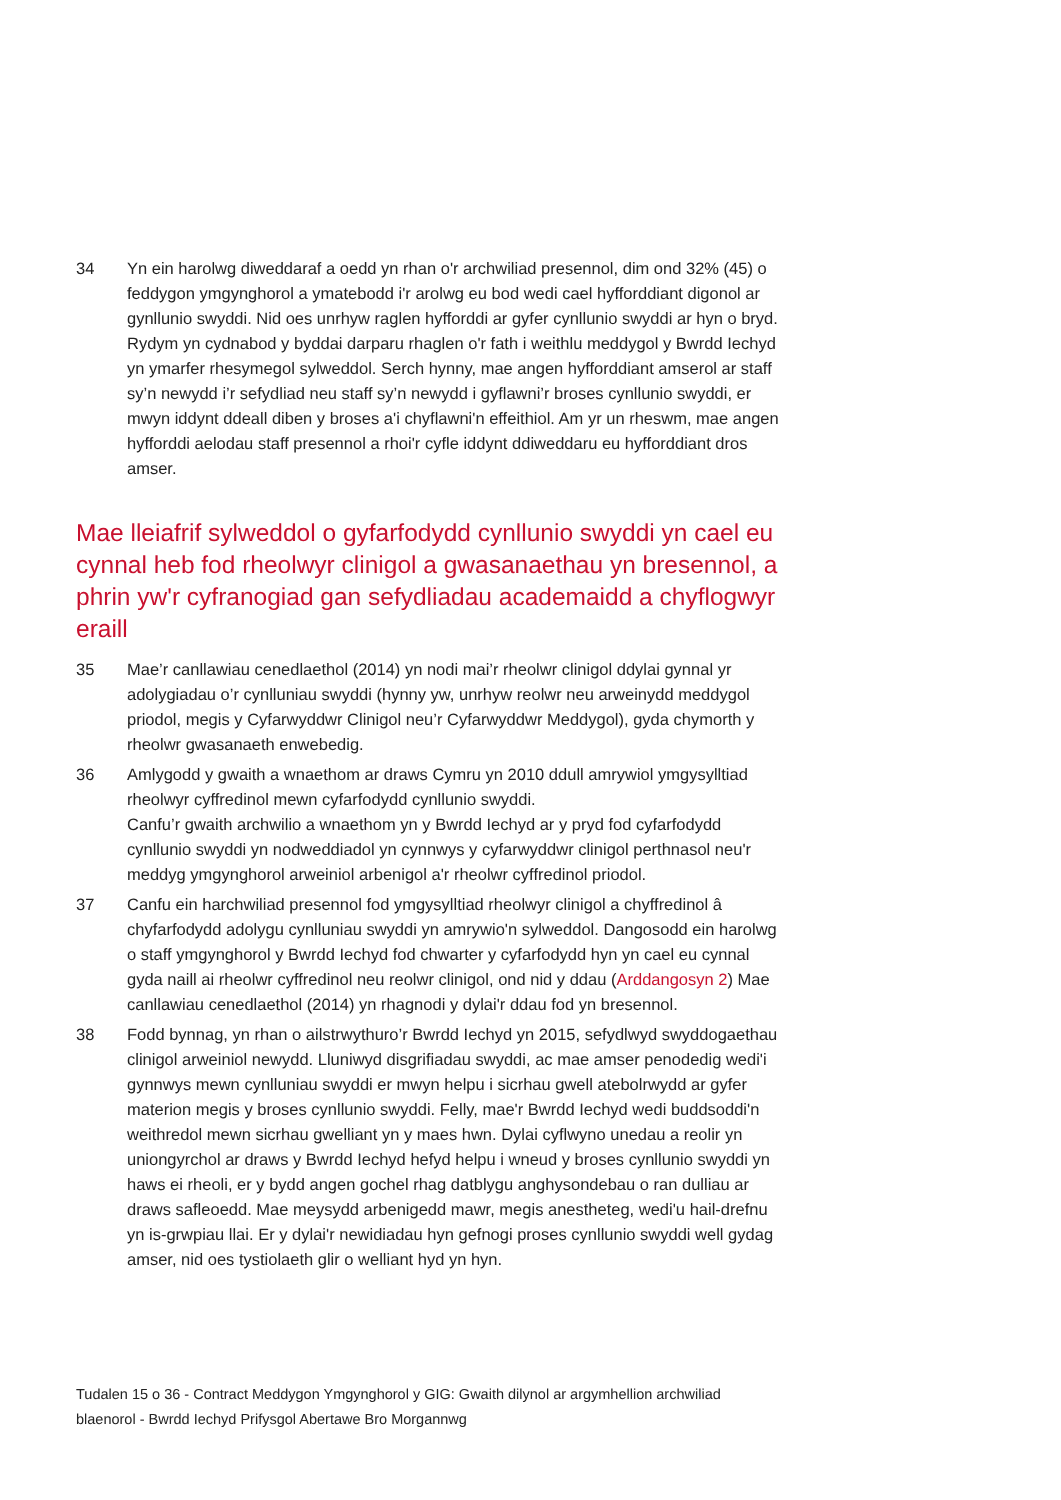34 Yn ein harolwg diweddaraf a oedd yn rhan o'r archwiliad presennol, dim ond 32% (45) o feddygon ymgynghorol a ymatebodd i'r arolwg eu bod wedi cael hyfforddiant digonol ar gynllunio swyddi. Nid oes unrhyw raglen hyfforddi ar gyfer cynllunio swyddi ar hyn o bryd. Rydym yn cydnabod y byddai darparu rhaglen o'r fath i weithlu meddygol y Bwrdd Iechyd yn ymarfer rhesymegol sylweddol. Serch hynny, mae angen hyfforddiant amserol ar staff sy’n newydd i’r sefydliad neu staff sy’n newydd i gyflawni’r broses cynllunio swyddi, er mwyn iddynt ddeall diben y broses a'i chyflawni'n effeithiol. Am yr un rheswm, mae angen hyfforddi aelodau staff presennol a rhoi'r cyfle iddynt ddiweddaru eu hyfforddiant dros amser.
Mae lleiafrif sylweddol o gyfarfodydd cynllunio swyddi yn cael eu cynnal heb fod rheolwyr clinigol a gwasanaethau yn bresennol, a phrin yw'r cyfranogiad gan sefydliadau academaidd a chyflogwyr eraill
35 Mae’r canllawiau cenedlaethol (2014) yn nodi mai’r rheolwr clinigol ddylai gynnal yr adolygiadau o’r cynlluniau swyddi (hynny yw, unrhyw reolwr neu arweinydd meddygol priodol, megis y Cyfarwyddwr Clinigol neu’r Cyfarwyddwr Meddygol), gyda chymorth y rheolwr gwasanaeth enwebedig.
36 Amlygodd y gwaith a wnaethom ar draws Cymru yn 2010 ddull amrywiol ymgysylltiad rheolwyr cyffredinol mewn cyfarfodydd cynllunio swyddi.
Canfu’r gwaith archwilio a wnaethom yn y Bwrdd Iechyd ar y pryd fod cyfarfodydd cynllunio swyddi yn nodweddiadol yn cynnwys y cyfarwyddwr clinigol perthnasol neu'r meddyg ymgynghorol arweiniol arbenigol a'r rheolwr cyffredinol priodol.
37 Canfu ein harchwiliad presennol fod ymgysylltiad rheolwyr clinigol a chyffredinol â chyfarfodydd adolygu cynlluniau swyddi yn amrywio'n sylweddol. Dangosodd ein harolwg o staff ymgynghorol y Bwrdd Iechyd fod chwarter y cyfarfodydd hyn yn cael eu cynnal gyda naill ai rheolwr cyffredinol neu reolwr clinigol, ond nid y ddau (Arddangosyn 2) Mae canllawiau cenedlaethol (2014) yn rhagnodi y dylai'r ddau fod yn bresennol.
38 Fodd bynnag, yn rhan o ailstrwythuro’r Bwrdd Iechyd yn 2015, sefydlwyd swyddogaethau clinigol arweiniol newydd. Lluniwyd disgrifiadau swyddi, ac mae amser penodedig wedi'i gynnwys mewn cynlluniau swyddi er mwyn helpu i sicrhau gwell atebolrwydd ar gyfer materion megis y broses cynllunio swyddi. Felly, mae'r Bwrdd Iechyd wedi buddsoddi'n weithredol mewn sicrhau gwelliant yn y maes hwn. Dylai cyflwyno unedau a reolir yn uniongyrchol ar draws y Bwrdd Iechyd hefyd helpu i wneud y broses cynllunio swyddi yn haws ei rheoli, er y bydd angen gochel rhag datblygu anghysondebau o ran dulliau ar draws safleoedd. Mae meysydd arbenigedd mawr, megis anestheteg, wedi'u hail-drefnu yn is-grwpiau llai. Er y dylai'r newidiadau hyn gefnogi proses cynllunio swyddi well gydag amser, nid oes tystiolaeth glir o welliant hyd yn hyn.
Tudalen 15 o 36 - Contract Meddygon Ymgynghorol y GIG: Gwaith dilynol ar argymhellion archwiliad blaenorol - Bwrdd Iechyd Prifysgol Abertawe Bro Morgannwg